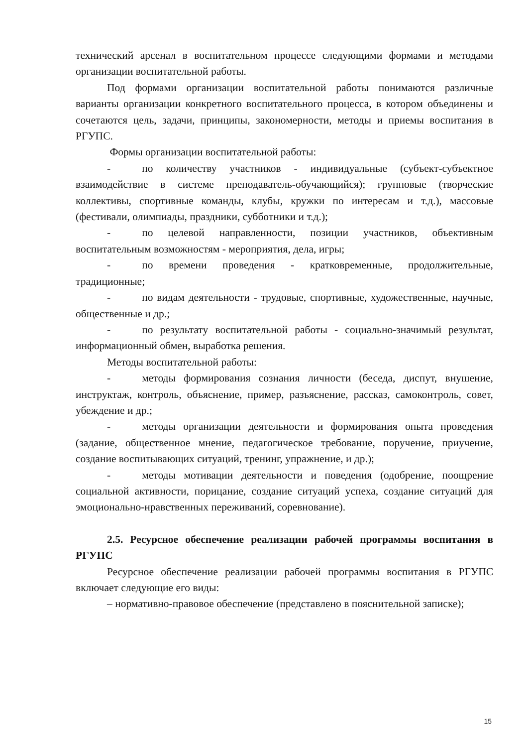технический арсенал в воспитательном процессе следующими формами и методами организации воспитательной работы.
Под формами организации воспитательной работы понимаются различные варианты организации конкретного воспитательного процесса, в котором объединены и сочетаются цель, задачи, принципы, закономерности, методы и приемы воспитания в РГУПС.
Формы организации воспитательной работы:
- по количеству участников - индивидуальные (субъект-субъектное взаимодействие в системе преподаватель-обучающийся); групповые (творческие коллективы, спортивные команды, клубы, кружки по интересам и т.д.), массовые (фестивали, олимпиады, праздники, субботники и т.д.);
- по целевой направленности, позиции участников, объективным воспитательным возможностям - мероприятия, дела, игры;
- по времени проведения - кратковременные, продолжительные, традиционные;
- по видам деятельности - трудовые, спортивные, художественные, научные, общественные и др.;
- по результату воспитательной работы - социально-значимый результат, информационный обмен, выработка решения.
Методы воспитательной работы:
- методы формирования сознания личности (беседа, диспут, внушение, инструктаж, контроль, объяснение, пример, разъяснение, рассказ, самоконтроль, совет, убеждение и др.;
- методы организации деятельности и формирования опыта проведения (задание, общественное мнение, педагогическое требование, поручение, приучение, создание воспитывающих ситуаций, тренинг, упражнение, и др.);
- методы мотивации деятельности и поведения (одобрение, поощрение социальной активности, порицание, создание ситуаций успеха, создание ситуаций для эмоционально-нравственных переживаний, соревнование).
2.5. Ресурсное обеспечение реализации рабочей программы воспитания в РГУПС
Ресурсное обеспечение реализации рабочей программы воспитания в РГУПС включает следующие его виды:
– нормативно-правовое обеспечение (представлено в пояснительной записке);
15